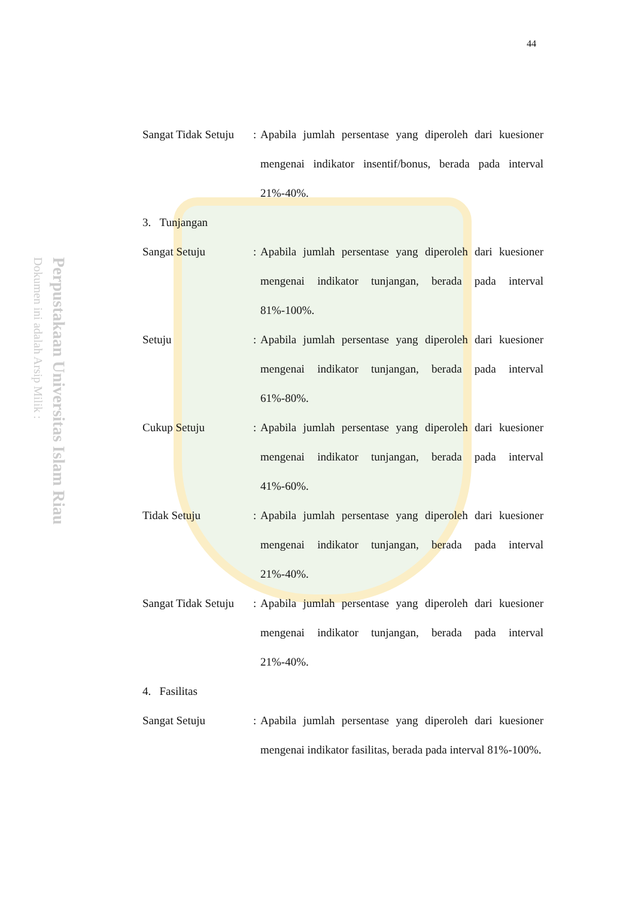Perpustakaan Universitas Islam Riau
Dokumen ini adalah Arsip Milik :
44
Sangat Tidak Setuju
: Apabila jumlah persentase yang diperoleh dari kuesioner mengenai indikator insentif/bonus, berada pada interval 21%-40%.
3. Tunjangan
Sangat Setuju : Apabila jumlah persentase yang diperoleh dari kuesioner mengenai indikator tunjangan, berada pada interval 81%-100%.
Setuju : Apabila jumlah persentase yang diperoleh dari kuesioner mengenai indikator tunjangan, berada pada interval 61%-80%.
Cukup Setuju : Apabila jumlah persentase yang diperoleh dari kuesioner mengenai indikator tunjangan, berada pada interval 41%-60%.
Tidak Setuju : Apabila jumlah persentase yang diperoleh dari kuesioner mengenai indikator tunjangan, berada pada interval 21%-40%.
Sangat Tidak Setuju
: Apabila jumlah persentase yang diperoleh dari kuesioner mengenai indikator tunjangan, berada pada interval 21%-40%.
4. Fasilitas
Sangat Setuju : Apabila jumlah persentase yang diperoleh dari kuesioner mengenai indikator fasilitas, berada pada interval 81%-100%.